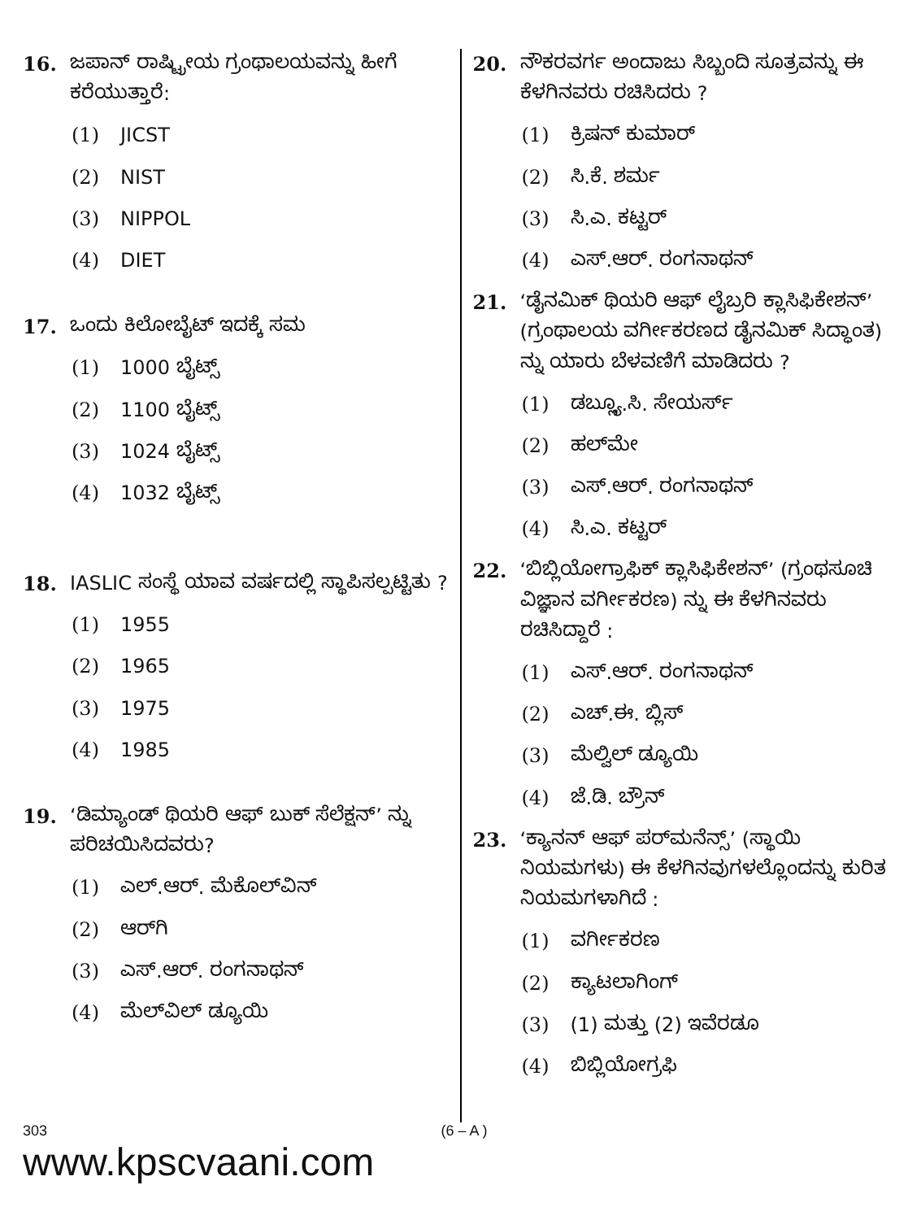16. ಜಪಾನ್ ರಾಷ್ಟ್ರೀಯ ಗ್ರಂಥಾಲಯವನ್ನು ಹೀಗೆ ಕರೆಯುತ್ತಾರೆ:
(1) JICST
(2) NIST
(3) NIPPOL
(4) DIET
17. ಒಂದು ಕಿಲೋಬೈಟ್ ಇದಕ್ಕೆ ಸಮ
(1) 1000 ಬೈಟ್ಸ್
(2) 1100 ಬೈಟ್ಸ್
(3) 1024 ಬೈಟ್ಸ್
(4) 1032 ಬೈಟ್ಸ್
18. IASLIC ಸಂಸ್ಥೆ ಯಾವ ವರ್ಷದಲ್ಲಿ ಸ್ಥಾಪಿಸಲ್ಪಟ್ಟಿತು ?
(1) 1955
(2) 1965
(3) 1975
(4) 1985
19. ‘ಡಿಮ್ಯಾಂಡ್ ಥಿಯರಿ ಆಫ್ ಬುಕ್ ಸೆಲೆಕ್ಷನ್’ ನ್ನು ಪರಿಚಯಿಸಿದವರು?
(1) ಎಲ್.ಆರ್. ಮೆಕೊಲ್‌ವಿನ್
(2) ಆರ್‌ಗಿ
(3) ಎಸ್.ಆರ್. ರಂಗನಾಥನ್
(4) ಮೆಲ್‌ವಿಲ್ ಡ್ಯೂಯಿ
20. ನೌಕರವರ್ಗ ಅಂದಾಜು ಸಿಬ್ಬಂದಿ ಸೂತ್ರವನ್ನು ಈ ಕೆಳಗಿನವರು ರಚಿಸಿದರು ?
(1) ಕ್ರಿಷನ್ ಕುಮಾರ್
(2) ಸಿ.ಕೆ. ಶರ್ಮ
(3) ಸಿ.ಎ. ಕಟ್ಟರ್
(4) ಎಸ್.ಆರ್. ರಂಗನಾಥನ್
21. ‘ಡೈನಮಿಕ್ ಥಿಯರಿ ಆಫ್ ಲೈಬ್ರರಿ ಕ್ಲಾಸಿಫಿಕೇಶನ್’ (ಗ್ರಂಥಾಲಯ ವರ್ಗೀಕರಣದ ಡೈನಮಿಕ್ ಸಿದ್ಧಾಂತ) ನ್ನು ಯಾರು ಬೆಳವಣಿಗೆ ಮಾಡಿದರು ?
(1) ಡಬ್ಲ್ಯೂ.ಸಿ. ಸೇಯರ್ಸ್
(2) ಹಲ್‌ಮೇ
(3) ಎಸ್.ಆರ್. ರಂಗನಾಥನ್
(4) ಸಿ.ಎ. ಕಟ್ಟರ್
22. ‘ಬಿಬ್ಲಿಯೋಗ್ರಾಫಿಕ್ ಕ್ಲಾಸಿಫಿಕೇಶನ್’ (ಗ್ರಂಥಸೂಚಿ ವಿಜ್ಞಾನ ವರ್ಗೀಕರಣ) ನ್ನು ಈ ಕೆಳಗಿನವರು ರಚಿಸಿದ್ದಾರೆ :
(1) ಎಸ್.ಆರ್. ರಂಗನಾಥನ್
(2) ಎಚ್.ಈ. ಬ್ಲಿಸ್
(3) ಮೆಲ್ವಿಲ್ ಡ್ಯೂಯಿ
(4) ಜೆ.ಡಿ. ಬ್ರೌನ್
23. ‘ಕ್ಯಾನನ್ ಆಫ್ ಪರ್‌ಮನೆನ್ಸ್’ (ಸ್ಥಾಯಿ ನಿಯಮಗಳು) ಈ ಕೆಳಗಿನವುಗಳಲ್ಲೊಂದನ್ನು ಕುರಿತ ನಿಯಮಗಳಾಗಿದೆ :
(1) ವರ್ಗೀಕರಣ
(2) ಕ್ಯಾಟಲಾಗಿಂಗ್
(3) (1) ಮತ್ತು (2) ಇವೆರಡೂ
(4) ಬಿಬ್ಲಿಯೋಗ್ರಫಿ
303 (6 – A )
www.kpscvaani.com